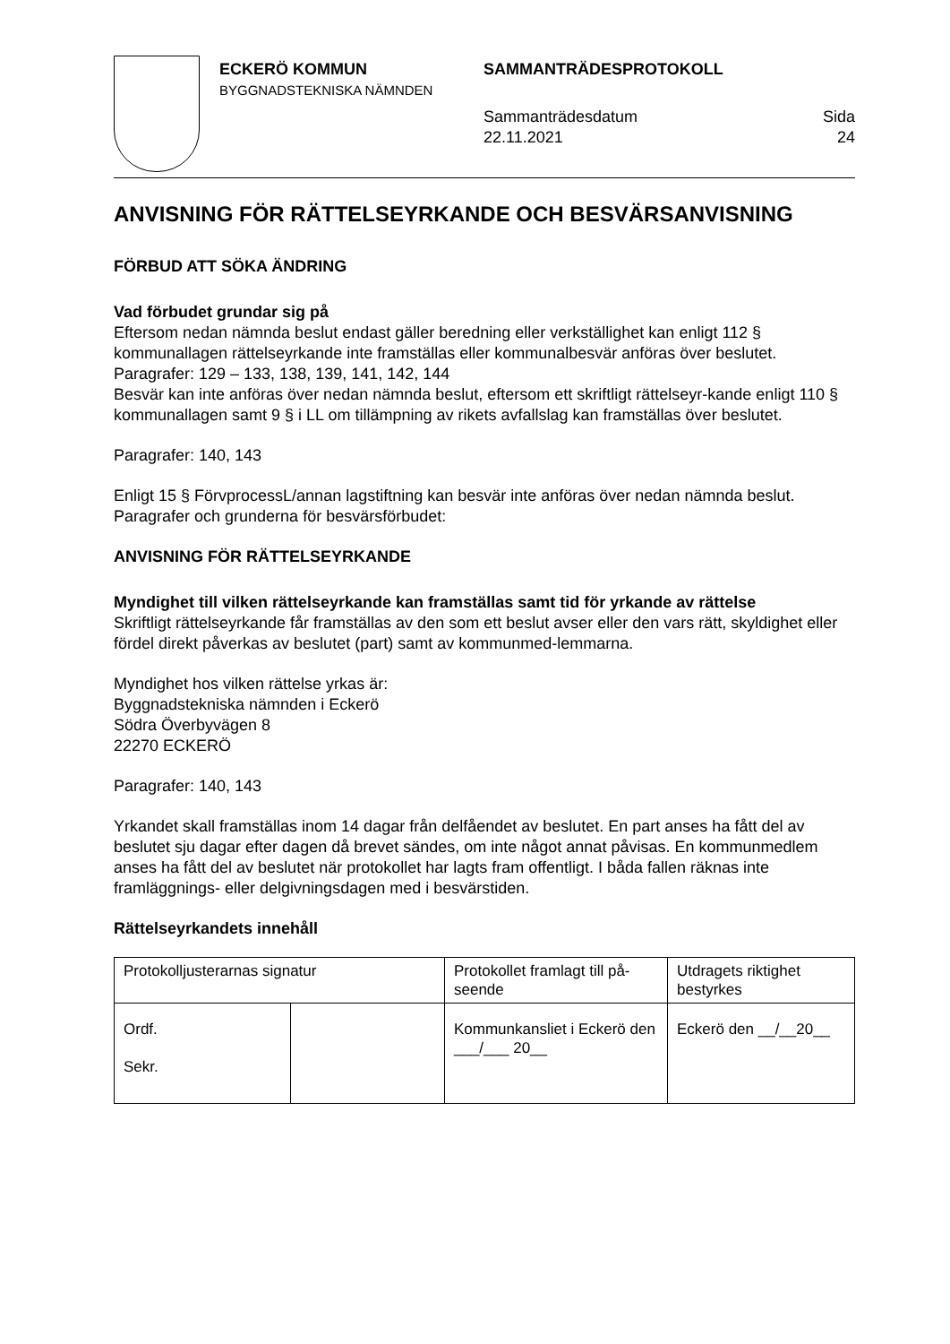ECKERÖ KOMMUN
BYGGNADSTEKNISKA NÄMNDEN
SAMMANTRÄDESPROTOKOLL
Sammanträdesdatum
22.11.2021
Sida
24
ANVISNING FÖR RÄTTELSEYRKANDE OCH BESVÄRSANVISNING
FÖRBUD ATT SÖKA ÄNDRING
Vad förbudet grundar sig på
Eftersom nedan nämnda beslut endast gäller beredning eller verkställighet kan enligt 112 § kommunallagen rättelseyrkande inte framställas eller kommunalbesvär anföras över beslutet.
Paragrafer: 129 – 133, 138, 139, 141, 142, 144
Besvär kan inte anföras över nedan nämnda beslut, eftersom ett skriftligt rättelseyr-kande enligt 110 § kommunallagen samt 9 § i LL om tillämpning av rikets avfallslag kan framställas över beslutet.
Paragrafer: 140, 143
Enligt 15 § FörvprocessL/annan lagstiftning kan besvär inte anföras över nedan nämnda beslut.
Paragrafer och grunderna för besvärsförbudet:
ANVISNING FÖR RÄTTELSEYRKANDE
Myndighet till vilken rättelseyrkande kan framställas samt tid för yrkande av rättelse
Skriftligt rättelseyrkande får framställas av den som ett beslut avser eller den vars rätt, skyldighet eller fördel direkt påverkas av beslutet (part) samt av kommunmed-lemmarna.
Myndighet hos vilken rättelse yrkas är:
Byggnadstekniska nämnden i Eckerö
Södra Överbyvägen 8
22270 ECKERÖ
Paragrafer: 140, 143
Yrkandet skall framställas inom 14 dagar från delfåendet av beslutet. En part anses ha fått del av beslutet sju dagar efter dagen då brevet sändes, om inte något annat påvisas. En kommunmedlem anses ha fått del av beslutet när protokollet har lagts fram offentligt. I båda fallen räknas inte framläggnings- eller delgivningsdagen med i besvärstiden.
Rättelseyrkandets innehåll
| Protokolljusterarnas signatur | | Protokollet framlagt till på-seende | Utdragets riktighet bestyrkes |
| Ordf. Sekr. | | Kommunkansliet i Eckerö den ___/___ 20__ | Eckerö den __/__20__ |